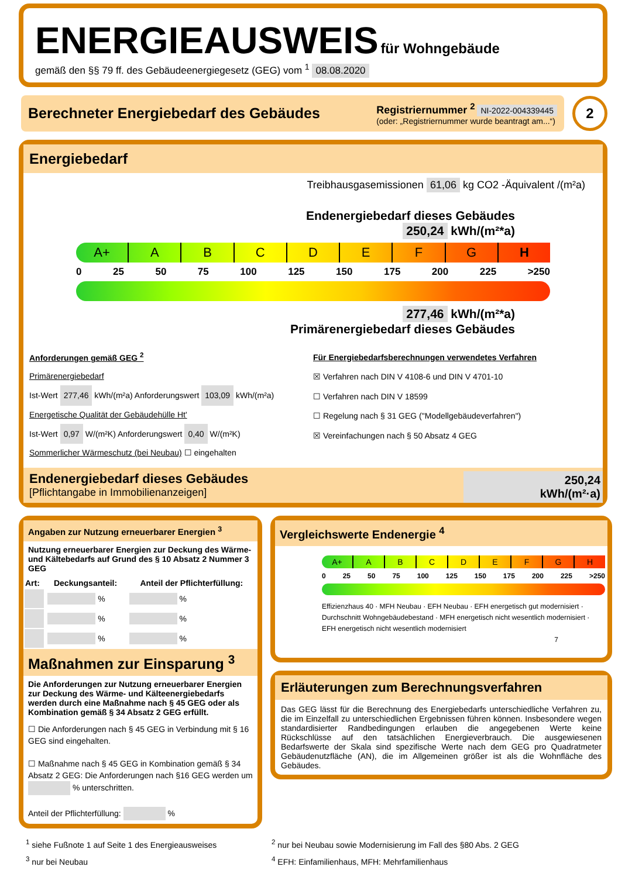ENERGIEAUSWEIS für Wohngebäude
gemäß den §§ 79 ff. des Gebäudeenergiegesetz (GEG) vom <sup>1</sup> 08.08.2020
Berechneter Energiebedarf des Gebäudes
Registriernummer <sup>2</sup> NI-2022-004339445
(oder: „Registriernummer wurde beantragt am...“)
2
Energiebedarf
Treibhausgasemissionen 61,06 kg CO2 -Äquivalent /(m²a)
Endenergiebedarf dieses Gebäudes
250,24 kWh/(m²*a)
A+ ABCDEFGH
0 25 50 75 100 125 150 175 200 225 >250
277,46 kWh/(m²*a)
Primärenergiebedarf dieses Gebäudes
Anforderungen gemäß GEG <sup>2</sup>
Primärenergiebedarf
Ist-Wert 277,46 kWh/(m²a) Anforderungswert 103,09 kWh/(m²a)
Energetische Qualität der Gebäudehülle Ht'
Ist-Wert 0,97 W/(m²K) Anforderungswert 0,40 W/(m²K)
Sommerlicher Wärmeschutz (bei Neubau) ☐ eingehalten
Für Energiebedarfsberechnungen verwendetes Verfahren
☒ Verfahren nach DIN V 4108-6 und DIN V 4701-10
☐ Verfahren nach DIN V 18599
☐ Regelung nach § 31 GEG ("Modellgebäudeverfahren")
☒ Vereinfachungen nach § 50 Absatz 4 GEG
Endenergiebedarf dieses Gebäudes
[Pflichtangabe in Immobilienanzeigen]
250,24
kWh/(m²·a)
Angaben zur Nutzung erneuerbarer Energien <sup>3</sup>
Nutzung erneuerbarer Energien zur Deckung des Wärme- und Kältebedarfs auf Grund des § 10 Absatz 2 Nummer 3 GEG
| Art: | Deckungsanteil: | Anteil der Pflichterfüllung: |
| --- | --- | --- |
| | % | % |
| | % | % |
| | % | % |
Maßnahmen zur Einsparung <sup>3</sup>
Die Anforderungen zur Nutzung erneuerbarer Energien zur Deckung des Wärme- und Kälteenergiebedarfs werden durch eine Maßnahme nach § 45 GEG oder als Kombination gemäß § 34 Absatz 2 GEG erfüllt.
☐ Die Anforderungen nach § 45 GEG in Verbindung mit § 16 GEG sind eingehalten.
☐ Maßnahme nach § 45 GEG in Kombination gemäß § 34 Absatz 2 GEG: Die Anforderungen nach §16 GEG werden um % unterschritten.
Anteil der Pflichterfüllung: %
Vergleichswerte Endenergie <sup>4</sup>
A+ ABCDEFGH
0 25 50 75 100 125 150 175 200 225 >250
Effizienzhaus 40 · MFH Neubau · EFH Neubau · EFH energetisch gut modernisiert · Durchschnitt Wohngebäudebestand · MFH energetisch nicht wesentlich modernisiert · EFH energetisch nicht wesentlich modernisiert
7
Erläuterungen zum Berechnungsverfahren
Das GEG lässt für die Berechnung des Energiebedarfs unterschiedliche Verfahren zu, die im Einzelfall zu unterschiedlichen Ergebnissen führen können. Insbesondere wegen standardisierter Randbedingungen erlauben die angegebenen Werte keine Rückschlüsse auf den tatsächlichen Energieverbrauch. Die ausgewiesenen Bedarfswerte der Skala sind spezifische Werte nach dem GEG pro Quadratmeter Gebäudenutzfläche (AN), die im Allgemeinen größer ist als die Wohnfläche des Gebäudes.
<sup>1</sup> siehe Fußnote 1 auf Seite 1 des Energieausweises
<sup>3</sup> nur bei Neubau
<sup>2</sup> nur bei Neubau sowie Modernisierung im Fall des §80 Abs. 2 GEG
<sup>4</sup> EFH: Einfamilienhaus, MFH: Mehrfamilienhaus